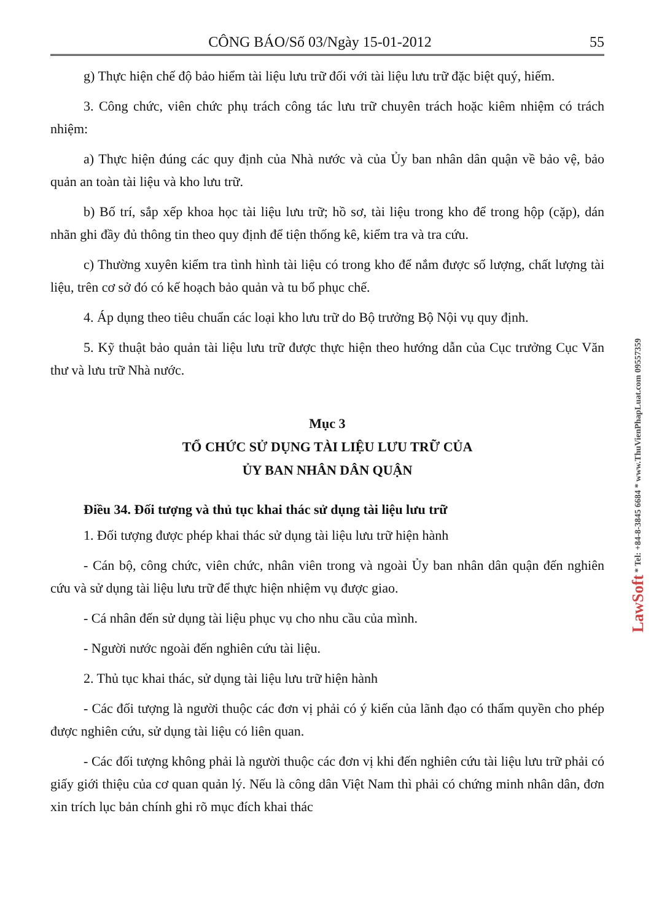CÔNG BÁO/Số 03/Ngày 15-01-2012 55
g) Thực hiện chế độ bảo hiểm tài liệu lưu trữ đối với tài liệu lưu trữ đặc biệt quý, hiếm.
3. Công chức, viên chức phụ trách công tác lưu trữ chuyên trách hoặc kiêm nhiệm có trách nhiệm:
a) Thực hiện đúng các quy định của Nhà nước và của Ủy ban nhân dân quận về bảo vệ, bảo quản an toàn tài liệu và kho lưu trữ.
b) Bố trí, sắp xếp khoa học tài liệu lưu trữ; hồ sơ, tài liệu trong kho để trong hộp (cặp), dán nhãn ghi đầy đủ thông tin theo quy định để tiện thống kê, kiểm tra và tra cứu.
c) Thường xuyên kiểm tra tình hình tài liệu có trong kho để nắm được số lượng, chất lượng tài liệu, trên cơ sở đó có kế hoạch bảo quản và tu bổ phục chế.
4. Áp dụng theo tiêu chuẩn các loại kho lưu trữ do Bộ trưởng Bộ Nội vụ quy định.
5. Kỹ thuật bảo quản tài liệu lưu trữ được thực hiện theo hướng dẫn của Cục trưởng Cục Văn thư và lưu trữ Nhà nước.
Mục 3
TỔ CHỨC SỬ DỤNG TÀI LIỆU LƯU TRỮ CỦA
ỦY BAN NHÂN DÂN QUẬN
Điều 34. Đối tượng và thủ tục khai thác sử dụng tài liệu lưu trữ
1. Đối tượng được phép khai thác sử dụng tài liệu lưu trữ hiện hành
- Cán bộ, công chức, viên chức, nhân viên trong và ngoài Ủy ban nhân dân quận đến nghiên cứu và sử dụng tài liệu lưu trữ để thực hiện nhiệm vụ được giao.
- Cá nhân đến sử dụng tài liệu phục vụ cho nhu cầu của mình.
- Người nước ngoài đến nghiên cứu tài liệu.
2. Thủ tục khai thác, sử dụng tài liệu lưu trữ hiện hành
- Các đối tượng là người thuộc các đơn vị phải có ý kiến của lãnh đạo có thẩm quyền cho phép được nghiên cứu, sử dụng tài liệu có liên quan.
- Các đối tượng không phải là người thuộc các đơn vị khi đến nghiên cứu tài liệu lưu trữ phải có giấy giới thiệu của cơ quan quản lý. Nếu là công dân Việt Nam thì phải có chứng minh nhân dân, đơn xin trích lục bản chính ghi rõ mục đích khai thác
LawSoft * Tel: +84-8-3845 6684 * www.ThuVienPhapLuat.com 09557359